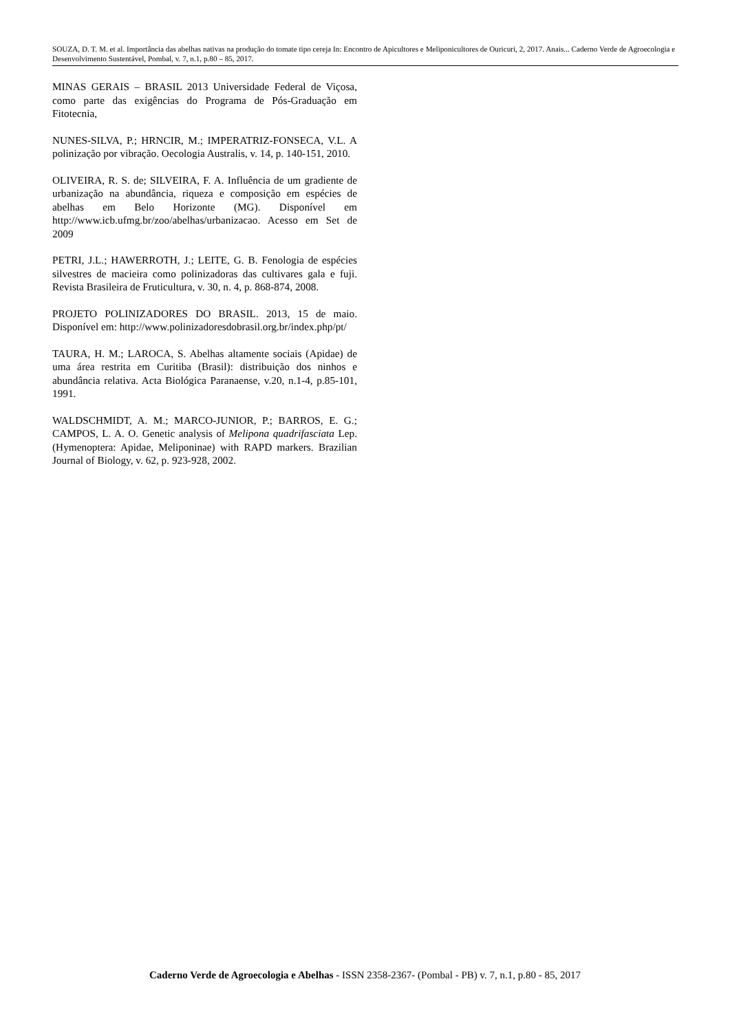SOUZA, D. T. M. et al. Importância das abelhas nativas na produção do tomate tipo cereja In: Encontro de Apicultores e Meliponicultores de Ouricuri, 2, 2017. Anais... Caderno Verde de Agroecologia e Desenvolvimento Sustentável, Pombal, v. 7, n.1, p.80 – 85, 2017.
MINAS GERAIS – BRASIL 2013 Universidade Federal de Viçosa, como parte das exigências do Programa de Pós-Graduação em Fitotecnia,
NUNES-SILVA, P.; HRNCIR, M.; IMPERATRIZ-FONSECA, V.L. A polinização por vibração. Oecologia Australis, v. 14, p. 140-151, 2010.
OLIVEIRA, R. S. de; SILVEIRA, F. A. Influência de um gradiente de urbanização na abundância, riqueza e composição em espécies de abelhas em Belo Horizonte (MG). Disponível em http://www.icb.ufmg.br/zoo/abelhas/urbanizacao. Acesso em Set de 2009
PETRI, J.L.; HAWERROTH, J.; LEITE, G. B. Fenologia de espécies silvestres de macieira como polinizadoras das cultivares gala e fuji. Revista Brasileira de Fruticultura, v. 30, n. 4, p. 868-874, 2008.
PROJETO POLINIZADORES DO BRASIL. 2013, 15 de maio. Disponível em: http://www.polinizadoresdobrasil.org.br/index.php/pt/
TAURA, H. M.; LAROCA, S. Abelhas altamente sociais (Apidae) de uma área restrita em Curitiba (Brasil): distribuição dos ninhos e abundância relativa. Acta Biológica Paranaense, v.20, n.1-4, p.85-101, 1991.
WALDSCHMIDT, A. M.; MARCO-JUNIOR, P.; BARROS, E. G.; CAMPOS, L. A. O. Genetic analysis of Melipona quadrifasciata Lep. (Hymenoptera: Apidae, Meliponinae) with RAPD markers. Brazilian Journal of Biology, v. 62, p. 923-928, 2002.
Caderno Verde de Agroecologia e Abelhas - ISSN 2358-2367- (Pombal - PB) v. 7, n.1, p.80 - 85, 2017